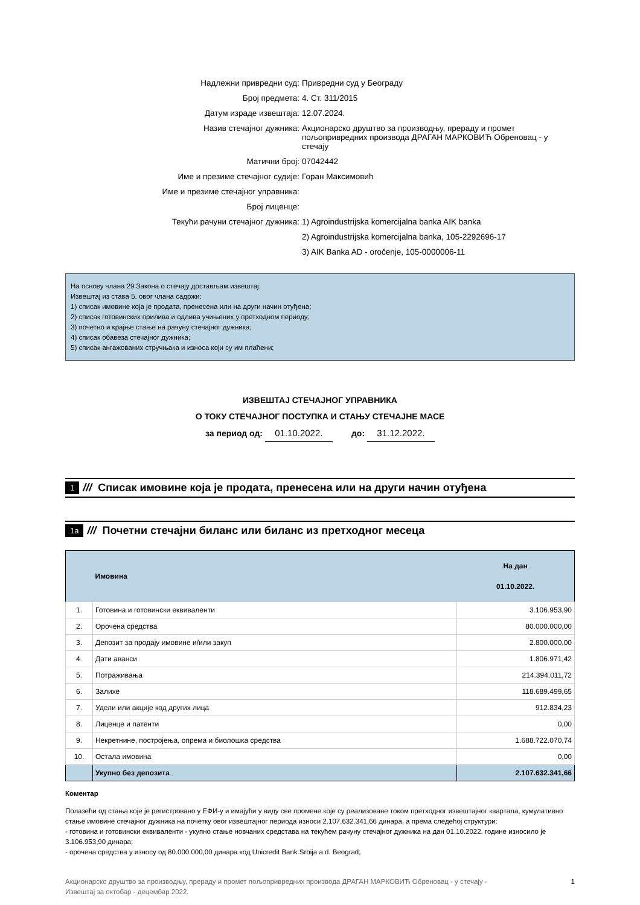Надлежни привредни суд:
Привредни суд у Београду
Број предмета:
4. Ст. 311/2015
Датум израде извештаја:
12.07.2024.
Назив стечајног дужника:
Акционарско друштво за производњу, прераду и промет пољопривредних производа ДРАГАН МАРКОВИЋ Обреновац - у стечају
Матични број:
07042442
Име и презиме стечајног судије:
Горан Максимовић
Име и презиме стечајног управника:
Број лиценце:
Текући рачуни стечајног дужника:
1) Agroindustrijska komercijalna banka AIK banka
2) Agroindustrijska komercijalna banka, 105-2292696-17
3) AIK Banka AD - oročenje, 105-0000006-11
На основу члана 29 Закона о стечају достављам извештај:
Извештај из става 5. овог члана садржи:
1) списак имовине која је продата, пренесена или на други начин отуђена;
2) списак готовинских прилива и одлива учињених у претходном периоду;
3) почетно и крајње стање на рачуну стечајног дужника;
4) списак обавеза стечајног дужника;
5) списак ангажованих стручњака и износа који су им плаћени;
ИЗВЕШТАЈ СТЕЧАЈНОГ УПРАВНИКА
О ТОКУ СТЕЧАЈНОГ ПОСТУПКА И СТАЊУ СТЕЧАЈНЕ МАСЕ
за период од: 01.10.2022. до: 31.12.2022.
1 /// Списак имовине која је продата, пренесена или на други начин отуђена
1a /// Почетни стечајни биланс или биланс из претходног месеца
| | Имовина | На дан 01.10.2022. |
| --- | --- | --- |
| 1. | Готовина и готовински еквиваленти | 3.106.953,90 |
| 2. | Орочена средства | 80.000.000,00 |
| 3. | Депозит за продају имовине и/или закуп | 2.800.000,00 |
| 4. | Дати аванси | 1.806.971,42 |
| 5. | Потраживања | 214.394.011,72 |
| 6. | Залихе | 118.689.499,65 |
| 7. | Удели или акције код других лица | 912.834,23 |
| 8. | Лиценце и патенти | 0,00 |
| 9. | Некретнине, постројења, опрема и биолошка средства | 1.688.722.070,74 |
| 10. | Остала имовина | 0,00 |
| | Укупно без депозита | 2.107.632.341,66 |
Коментар
Полазећи од стања које је регистровано у ЕФИ-у и имајући у виду све промене које су реализоване током претходног извештајног квартала, кумулативно стање имовине стечајног дужника на почетку овог извештајног периода износи 2.107.632.341,66 динара, а према следећој структури:
- готовина и готовински еквиваленти - укупно стање новчаних средстава на текућем рачуну стечајног дужника на дан 01.10.2022. године износило је 3.106.953,90 динара;
- орочена средства у износу од 80.000.000,00 динара код Unicredit Bank Srbija a.d. Beograd;
Акционарско друштво за производњу, прераду и промет пољопривредних производа ДРАГАН МАРКОВИЋ Обреновац - у стечају -
Извештај за октобар - децембар 2022.
1